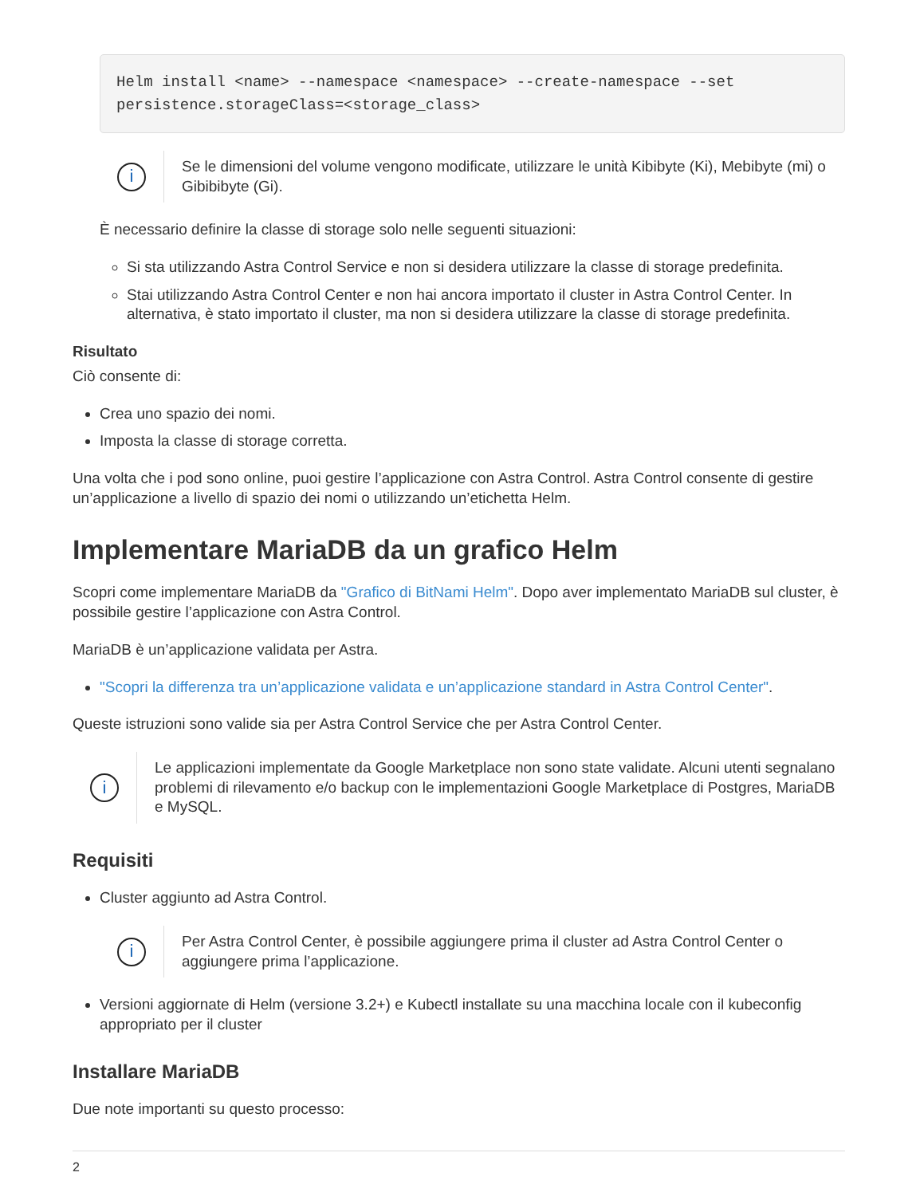Helm install <name> --namespace <namespace> --create-namespace --set
persistence.storageClass=<storage_class>
i
Se le dimensioni del volume vengono modificate, utilizzare le unità Kibibyte (Ki), Mebibyte (mi) o Gibibibyte (Gi).
È necessario definire la classe di storage solo nelle seguenti situazioni:
Si sta utilizzando Astra Control Service e non si desidera utilizzare la classe di storage predefinita.
Stai utilizzando Astra Control Center e non hai ancora importato il cluster in Astra Control Center. In alternativa, è stato importato il cluster, ma non si desidera utilizzare la classe di storage predefinita.
Risultato
Ciò consente di:
Crea uno spazio dei nomi.
Imposta la classe di storage corretta.
Una volta che i pod sono online, puoi gestire l’applicazione con Astra Control. Astra Control consente di gestire un’applicazione a livello di spazio dei nomi o utilizzando un’etichetta Helm.
Implementare MariaDB da un grafico Helm
Scopri come implementare MariaDB da "Grafico di BitNami Helm". Dopo aver implementato MariaDB sul cluster, è possibile gestire l’applicazione con Astra Control.
MariaDB è un’applicazione validata per Astra.
"Scopri la differenza tra un’applicazione validata e un’applicazione standard in Astra Control Center".
Queste istruzioni sono valide sia per Astra Control Service che per Astra Control Center.
i
Le applicazioni implementate da Google Marketplace non sono state validate. Alcuni utenti segnalano problemi di rilevamento e/o backup con le implementazioni Google Marketplace di Postgres, MariaDB e MySQL.
Requisiti
Cluster aggiunto ad Astra Control.
i
Per Astra Control Center, è possibile aggiungere prima il cluster ad Astra Control Center o aggiungere prima l’applicazione.
Versioni aggiornate di Helm (versione 3.2+) e Kubectl installate su una macchina locale con il kubeconfig appropriato per il cluster
Installare MariaDB
Due note importanti su questo processo:
2